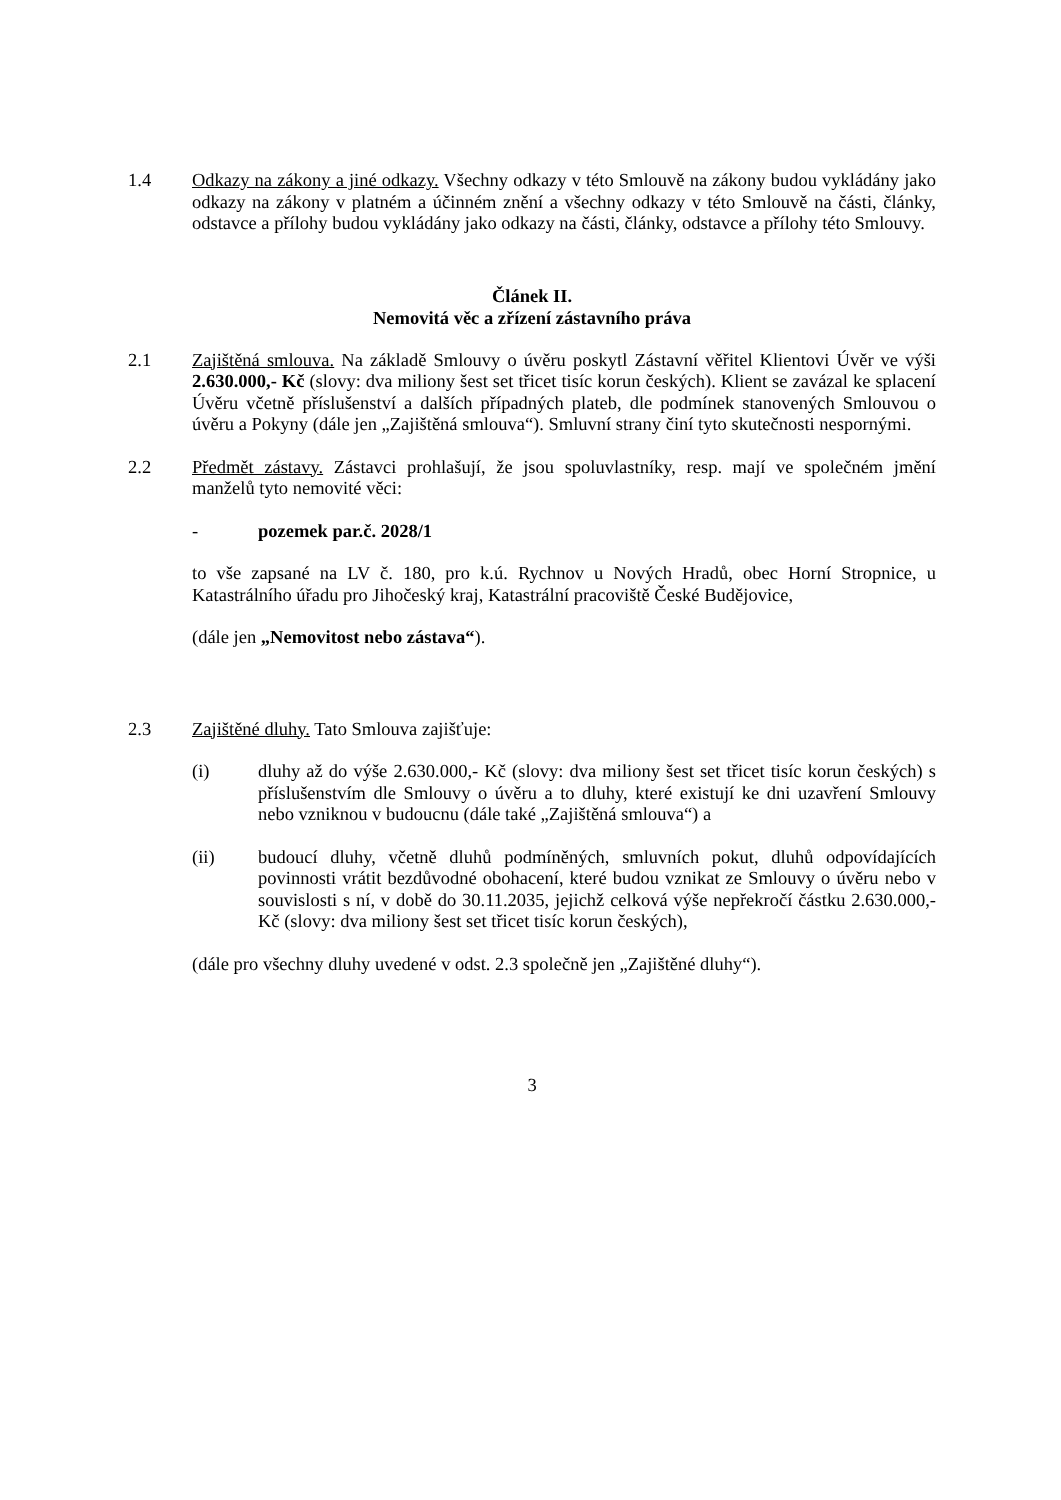1.4 Odkazy na zákony a jiné odkazy. Všechny odkazy v této Smlouvě na zákony budou vykládány jako odkazy na zákony v platném a účinném znění a všechny odkazy v této Smlouvě na části, články, odstavce a přílohy budou vykládány jako odkazy na části, články, odstavce a přílohy této Smlouvy.
Článek II.
Nemovitá věc a zřízení zástavního práva
2.1 Zajištěná smlouva. Na základě Smlouvy o úvěru poskytl Zástavní věřitel Klientovi Úvěr ve výši 2.630.000,- Kč (slovy: dva miliony šest set třicet tisíc korun českých). Klient se zavázal ke splacení Úvěru včetně příslušenství a dalších případných plateb, dle podmínek stanovených Smlouvou o úvěru a Pokyny (dále jen „Zajištěná smlouva“). Smluvní strany činí tyto skutečnosti nespornými.
2.2 Předmět zástavy. Zástavci prohlašují, že jsou spoluvlastníky, resp. mají ve společném jmění manželů tyto nemovité věci:
- pozemek par.č. 2028/1
to vše zapsané na LV č. 180, pro k.ú. Rychnov u Nových Hradů, obec Horní Stropnice, u Katastrálního úřadu pro Jihočeský kraj, Katastrální pracoviště České Budějovice,
(dále jen „Nemovitost nebo zástava“).
2.3 Zajištěné dluhy. Tato Smlouva zajišťuje:
(i) dluhy až do výše 2.630.000,- Kč (slovy: dva miliony šest set třicet tisíc korun českých) s příslušenstvím dle Smlouvy o úvěru a to dluhy, které existují ke dni uzavření Smlouvy nebo vzniknou v budoucnu (dále také „Zajištěná smlouva“) a
(ii) budoucí dluhy, včetně dluhů podmíněných, smluvních pokut, dluhů odpovídajících povinnosti vrátit bezdůvodné obohacení, které budou vznikat ze Smlouvy o úvěru nebo v souvislosti s ní, v době do 30.11.2035, jejichž celková výše nepřekročí částku 2.630.000,- Kč (slovy: dva miliony šest set třicet tisíc korun českých),
(dále pro všechny dluhy uvedené v odst. 2.3 společně jen „Zajištěné dluhy“).
3